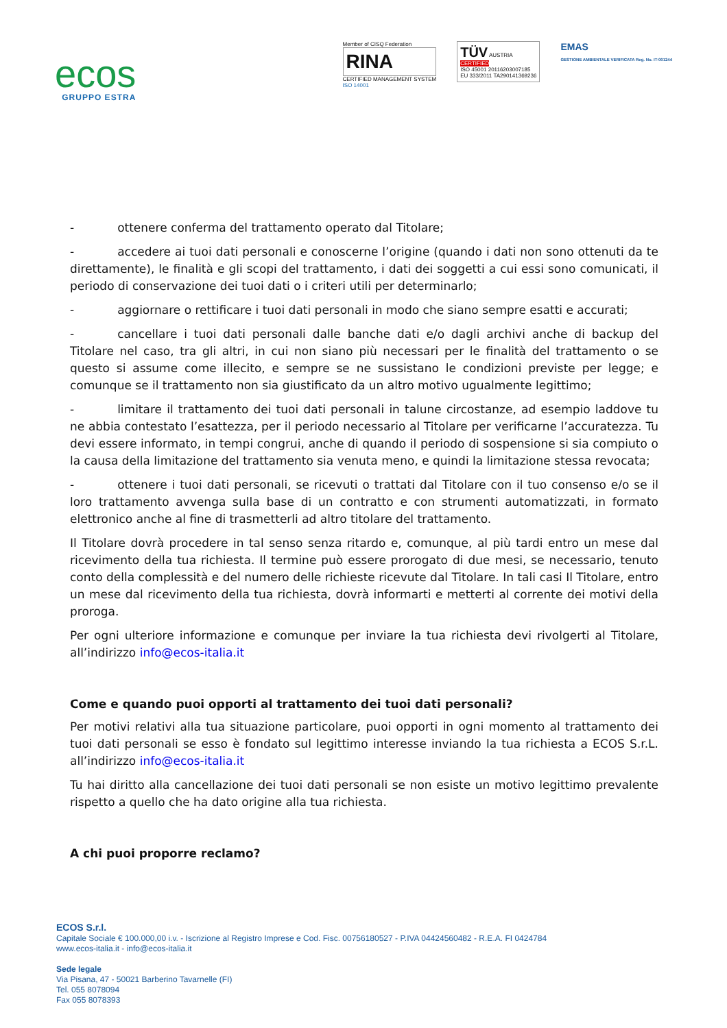ecos
GRUPPO ESTRA
Member of CISQ Federation
RINA
CERTIFIED MANAGEMENT SYSTEM
ISO 14001
TÜV AUSTRIA
CERTIFIED
ISO 45001 20116203007185
EU 333/2011 TA290141369236
EMAS
GESTIONE AMBIENTALE VERIFICATA Reg. No. IT-001244
- ottenere conferma del trattamento operato dal Titolare;
- accedere ai tuoi dati personali e conoscerne l’origine (quando i dati non sono ottenuti da te direttamente), le finalità e gli scopi del trattamento, i dati dei soggetti a cui essi sono comunicati, il periodo di conservazione dei tuoi dati o i criteri utili per determinarlo;
- aggiornare o rettificare i tuoi dati personali in modo che siano sempre esatti e accurati;
- cancellare i tuoi dati personali dalle banche dati e/o dagli archivi anche di backup del Titolare nel caso, tra gli altri, in cui non siano più necessari per le finalità del trattamento o se questo si assume come illecito, e sempre se ne sussistano le condizioni previste per legge; e comunque se il trattamento non sia giustificato da un altro motivo ugualmente legittimo;
- limitare il trattamento dei tuoi dati personali in talune circostanze, ad esempio laddove tu ne abbia contestato l’esattezza, per il periodo necessario al Titolare per verificarne l’accuratezza. Tu devi essere informato, in tempi congrui, anche di quando il periodo di sospensione si sia compiuto o la causa della limitazione del trattamento sia venuta meno, e quindi la limitazione stessa revocata;
- ottenere i tuoi dati personali, se ricevuti o trattati dal Titolare con il tuo consenso e/o se il loro trattamento avvenga sulla base di un contratto e con strumenti automatizzati, in formato elettronico anche al fine di trasmetterli ad altro titolare del trattamento.
Il Titolare dovrà procedere in tal senso senza ritardo e, comunque, al più tardi entro un mese dal ricevimento della tua richiesta. Il termine può essere prorogato di due mesi, se necessario, tenuto conto della complessità e del numero delle richieste ricevute dal Titolare. In tali casi Il Titolare, entro un mese dal ricevimento della tua richiesta, dovrà informarti e metterti al corrente dei motivi della proroga.
Per ogni ulteriore informazione e comunque per inviare la tua richiesta devi rivolgerti al Titolare, all’indirizzo info@ecos-italia.it
Come e quando puoi opporti al trattamento dei tuoi dati personali?
Per motivi relativi alla tua situazione particolare, puoi opporti in ogni momento al trattamento dei tuoi dati personali se esso è fondato sul legittimo interesse inviando la tua richiesta a ECOS S.r.L. all’indirizzo info@ecos-italia.it
Tu hai diritto alla cancellazione dei tuoi dati personali se non esiste un motivo legittimo prevalente rispetto a quello che ha dato origine alla tua richiesta.
A chi puoi proporre reclamo?
ECOS S.r.l.
Capitale Sociale € 100.000,00 i.v. - Iscrizione al Registro Imprese e Cod. Fisc. 00756180527 - P.IVA 04424560482 - R.E.A. FI 0424784
www.ecos-italia.it - info@ecos-italia.it
Sede legale
Via Pisana, 47 - 50021 Barberino Tavarnelle (FI)
Tel. 055 8078094
Fax 055 8078393